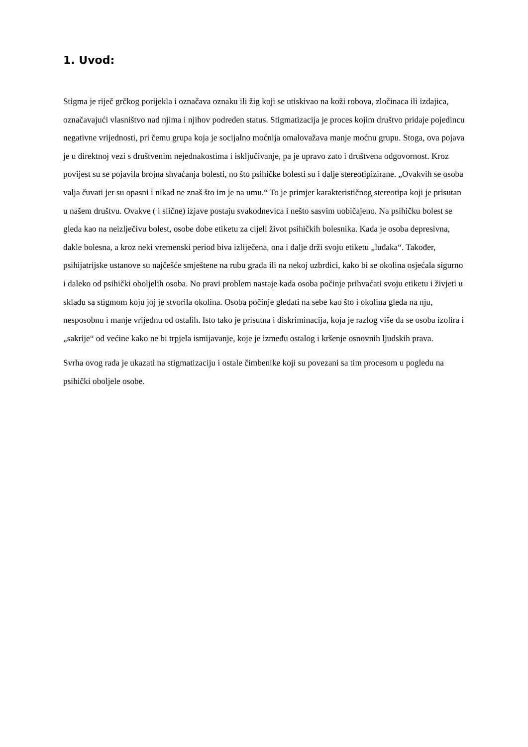1. Uvod:
Stigma je riječ grčkog porijekla i označava oznaku ili žig koji se utiskivao na koži robova, zločinaca ili izdajica, označavajući vlasništvo nad njima i njihov podređen status. Stigmatizacija je proces kojim društvo pridaje pojedincu negativne vrijednosti, pri čemu grupa koja je socijalno moćnija omalovažava manje moćnu grupu. Stoga, ova pojava je u direktnoj vezi s društvenim nejednakostima i isključivanje, pa je upravo zato i društvena odgovornost. Kroz povijest su se pojavila brojna shvaćanja bolesti, no što psihičke bolesti su i dalje stereotipizirane. „Ovakvih se osoba valja čuvati jer su opasni i nikad ne znaš što im je na umu.“ To je primjer karakterističnog stereotipa koji je prisutan u našem društvu. Ovakve ( i slične) izjave postaju svakodnevica i nešto sasvim uobičajeno. Na psihičku bolest se gleda kao na neizlječivu bolest, osobe dobe etiketu za cijeli život psihičkih bolesnika. Kada je osoba depresivna, dakle bolesna, a kroz neki vremenski period biva izliječena, ona i dalje drži svoju etiketu „luđaka“. Također, psihijatrijske ustanove su najčešće smještene na rubu grada ili na nekoj uzbrdici, kako bi se okolina osjećala sigurno i daleko od psihički oboljelih osoba. No pravi problem nastaje kada osoba počinje prihvaćati svoju etiketu i živjeti u skladu sa stigmom koju joj je stvorila okolina. Osoba počinje gledati na sebe kao što i okolina gleda na nju, nesposobnu i manje vrijednu od ostalih. Isto tako je prisutna i diskriminacija, koja je razlog više da se osoba izolira i „sakrije“ od većine kako ne bi trpjela ismijavanje, koje je između ostalog i kršenje osnovnih ljudskih prava.
Svrha ovog rada je ukazati na stigmatizaciju i ostale čimbenike koji su povezani sa tim procesom u pogledu na psihički oboljele osobe.